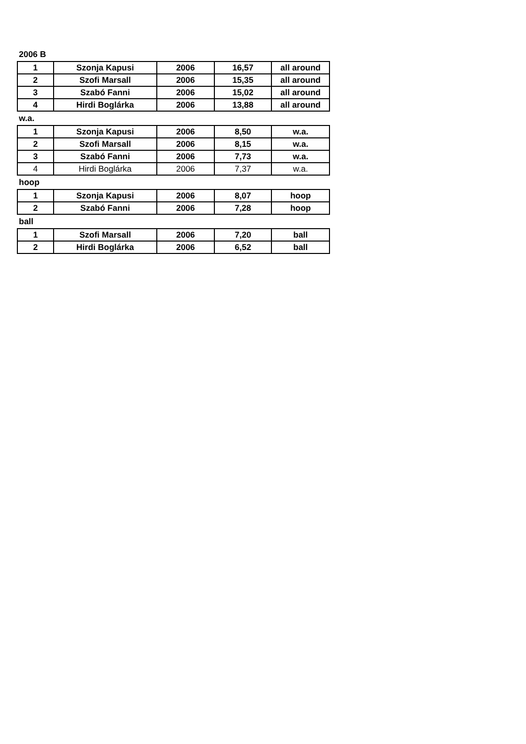2006 B
| 1 | Szonja Kapusi | 2006 | 16,57 | all around |
| 2 | Szofi Marsall | 2006 | 15,35 | all around |
| 3 | Szabó Fanni | 2006 | 15,02 | all around |
| 4 | Hirdi Boglárka | 2006 | 13,88 | all around |
w.a.
| 1 | Szonja Kapusi | 2006 | 8,50 | w.a. |
| 2 | Szofi Marsall | 2006 | 8,15 | w.a. |
| 3 | Szabó Fanni | 2006 | 7,73 | w.a. |
| 4 | Hirdi Boglárka | 2006 | 7,37 | w.a. |
hoop
| 1 | Szonja Kapusi | 2006 | 8,07 | hoop |
| 2 | Szabó Fanni | 2006 | 7,28 | hoop |
ball
| 1 | Szofi Marsall | 2006 | 7,20 | ball |
| 2 | Hirdi Boglárka | 2006 | 6,52 | ball |